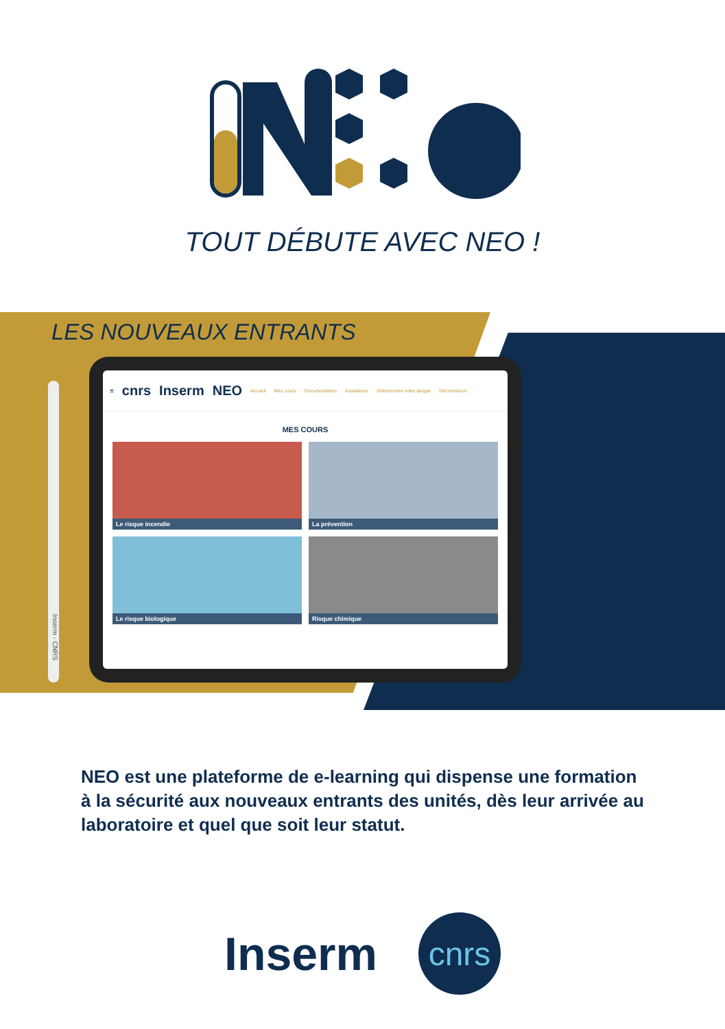TOUT DÉBUTE AVEC NEO !
LES NOUVEAUX ENTRANTS
≡ cnrs Inserm NEO Accueil Mes cours Documentation Assistance Sélectionner votre langue Déconnexion
MES COURS
Le risque incendie
La prévention
Le risque biologique
Risque chimique
Inserm - CNRS
NEO est une plateforme de e-learning qui dispense une formation à la sécurité aux nouveaux entrants des unités, dès leur arrivée au laboratoire et quel que soit leur statut.
Inserm
cnrs